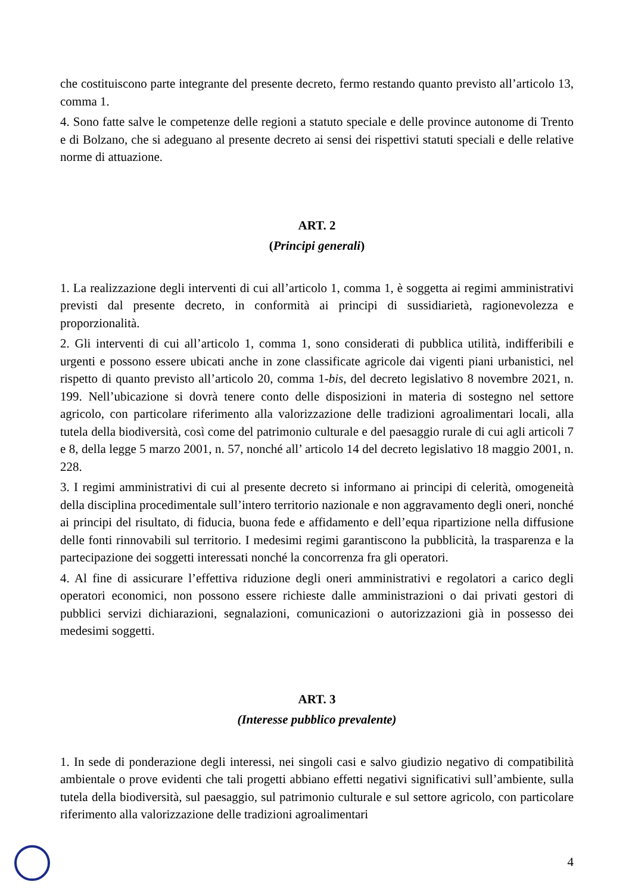che costituiscono parte integrante del presente decreto, fermo restando quanto previsto all’articolo 13, comma 1.
4. Sono fatte salve le competenze delle regioni a statuto speciale e delle province autonome di Trento e di Bolzano, che si adeguano al presente decreto ai sensi dei rispettivi statuti speciali e delle relative norme di attuazione.
ART. 2
(Principi generali)
1. La realizzazione degli interventi di cui all’articolo 1, comma 1, è soggetta ai regimi amministrativi previsti dal presente decreto, in conformità ai principi di sussidiarietà, ragionevolezza e proporzionalità.
2. Gli interventi di cui all’articolo 1, comma 1, sono considerati di pubblica utilità, indifferibili e urgenti e possono essere ubicati anche in zone classificate agricole dai vigenti piani urbanistici, nel rispetto di quanto previsto all’articolo 20, comma 1-bis, del decreto legislativo 8 novembre 2021, n. 199. Nell’ubicazione si dovrà tenere conto delle disposizioni in materia di sostegno nel settore agricolo, con particolare riferimento alla valorizzazione delle tradizioni agroalimentari locali, alla tutela della biodiversità, così come del patrimonio culturale e del paesaggio rurale di cui agli articoli 7 e 8, della legge 5 marzo 2001, n. 57, nonché all’ articolo 14 del decreto legislativo 18 maggio 2001, n. 228.
3. I regimi amministrativi di cui al presente decreto si informano ai principi di celerità, omogeneità della disciplina procedimentale sull’intero territorio nazionale e non aggravamento degli oneri, nonché ai principi del risultato, di fiducia, buona fede e affidamento e dell’equa ripartizione nella diffusione delle fonti rinnovabili sul territorio. I medesimi regimi garantiscono la pubblicità, la trasparenza e la partecipazione dei soggetti interessati nonché la concorrenza fra gli operatori.
4. Al fine di assicurare l’effettiva riduzione degli oneri amministrativi e regolatori a carico degli operatori economici, non possono essere richieste dalle amministrazioni o dai privati gestori di pubblici servizi dichiarazioni, segnalazioni, comunicazioni o autorizzazioni già in possesso dei medesimi soggetti.
ART. 3
(Interesse pubblico prevalente)
1. In sede di ponderazione degli interessi, nei singoli casi e salvo giudizio negativo di compatibilità ambientale o prove evidenti che tali progetti abbiano effetti negativi significativi sull’ambiente, sulla tutela della biodiversità, sul paesaggio, sul patrimonio culturale e sul settore agricolo, con particolare riferimento alla valorizzazione delle tradizioni agroalimentari
4